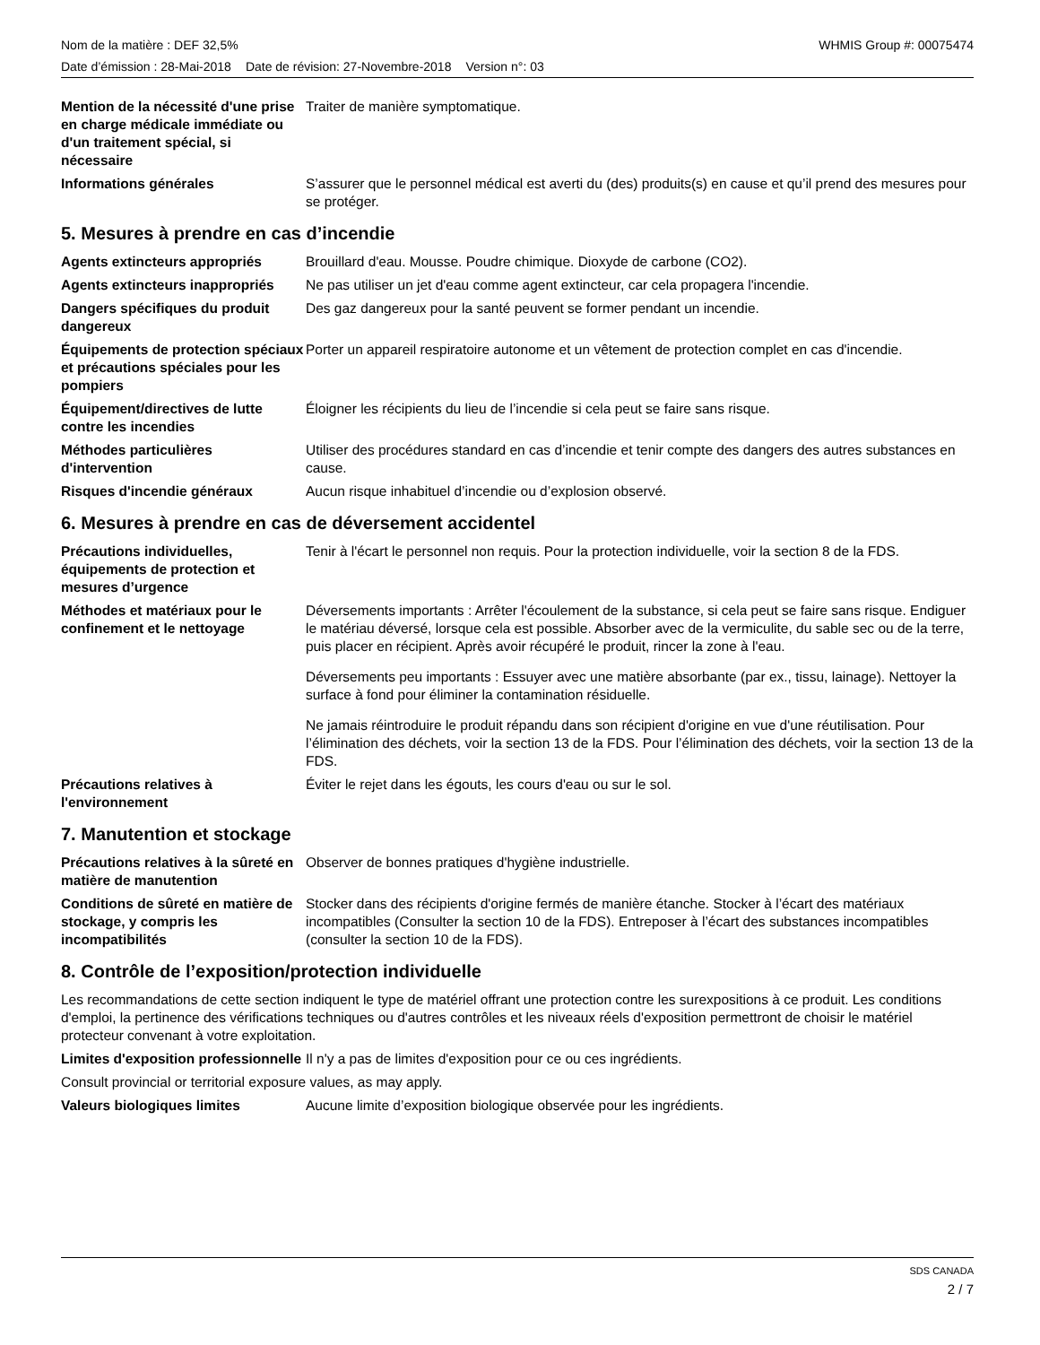Nom de la matière : DEF 32,5% WHMIS Group #: 00075474
Date d’émission : 28-Mai-2018 Date de révision: 27-Novembre-2018 Version n°: 03
Mention de la nécessité d'une prise en charge médicale immédiate ou d'un traitement spécial, si nécessaire
Traiter de manière symptomatique.
Informations générales S’assurer que le personnel médical est averti du (des) produits(s) en cause et qu’il prend des mesures pour se protéger.
5. Mesures à prendre en cas d’incendie
Agents extincteurs appropriés Brouillard d'eau. Mousse. Poudre chimique. Dioxyde de carbone (CO2).
Agents extincteurs inappropriés
Ne pas utiliser un jet d'eau comme agent extincteur, car cela propagera l'incendie.
Dangers spécifiques du produit dangereux
Des gaz dangereux pour la santé peuvent se former pendant un incendie.
Équipements de protection spéciaux et précautions spéciales pour les pompiers
Porter un appareil respiratoire autonome et un vêtement de protection complet en cas d'incendie.
Équipement/directives de lutte contre les incendies
Éloigner les récipients du lieu de l’incendie si cela peut se faire sans risque.
Méthodes particulières d'intervention
Utiliser des procédures standard en cas d’incendie et tenir compte des dangers des autres substances en cause.
Risques d'incendie généraux Aucun risque inhabituel d’incendie ou d’explosion observé.
6. Mesures à prendre en cas de déversement accidentel
Précautions individuelles, équipements de protection et mesures d’urgence
Tenir à l'écart le personnel non requis. Pour la protection individuelle, voir la section 8 de la FDS.
Méthodes et matériaux pour le confinement et le nettoyage
Déversements importants : Arrêter l'écoulement de la substance, si cela peut se faire sans risque. Endiguer le matériau déversé, lorsque cela est possible. Absorber avec de la vermiculite, du sable sec ou de la terre, puis placer en récipient. Après avoir récupéré le produit, rincer la zone à l'eau.
Déversements peu importants : Essuyer avec une matière absorbante (par ex., tissu, lainage). Nettoyer la surface à fond pour éliminer la contamination résiduelle.
Ne jamais réintroduire le produit répandu dans son récipient d'origine en vue d'une réutilisation. Pour l’élimination des déchets, voir la section 13 de la FDS. Pour l’élimination des déchets, voir la section 13 de la FDS.
Précautions relatives à l'environnement
Éviter le rejet dans les égouts, les cours d'eau ou sur le sol.
7. Manutention et stockage
Précautions relatives à la sûreté en matière de manutention
Observer de bonnes pratiques d'hygiène industrielle.
Conditions de sûreté en matière de stockage, y compris les incompatibilités
Stocker dans des récipients d'origine fermés de manière étanche. Stocker à l’écart des matériaux incompatibles (Consulter la section 10 de la FDS). Entreposer à l’écart des substances incompatibles (consulter la section 10 de la FDS).
8. Contrôle de l’exposition/protection individuelle
Les recommandations de cette section indiquent le type de matériel offrant une protection contre les surexpositions à ce produit. Les conditions d'emploi, la pertinence des vérifications techniques ou d'autres contrôles et les niveaux réels d'exposition permettront de choisir le matériel protecteur convenant à votre exploitation.
Limites d'exposition professionnelle
Il n'y a pas de limites d'exposition pour ce ou ces ingrédients.
Consult provincial or territorial exposure values, as may apply.
Valeurs biologiques limites Aucune limite d’exposition biologique observée pour les ingrédients.
SDS CANADA
2 / 7